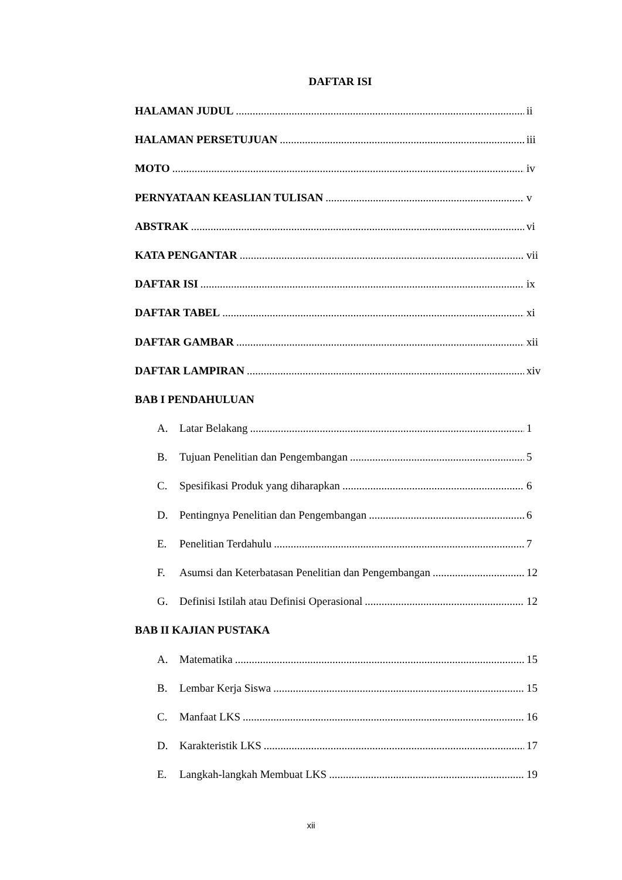DAFTAR ISI
HALAMAN JUDUL ii
HALAMAN PERSETUJUAN iii
MOTO iv
PERNYATAAN KEASLIAN TULISAN v
ABSTRAK vi
KATA PENGANTAR vii
DAFTAR ISI ix
DAFTAR TABEL xi
DAFTAR GAMBAR xii
DAFTAR LAMPIRAN xiv
BAB I PENDAHULUAN
A. Latar Belakang 1
B. Tujuan Penelitian dan Pengembangan 5
C. Spesifikasi Produk yang diharapkan 6
D. Pentingnya Penelitian dan Pengembangan 6
E. Penelitian Terdahulu 7
F. Asumsi dan Keterbatasan Penelitian dan Pengembangan 12
G. Definisi Istilah atau Definisi Operasional 12
BAB II KAJIAN PUSTAKA
A. Matematika 15
B. Lembar Kerja Siswa 15
C. Manfaat LKS 16
D. Karakteristik LKS 17
E. Langkah-langkah Membuat LKS 19
xii